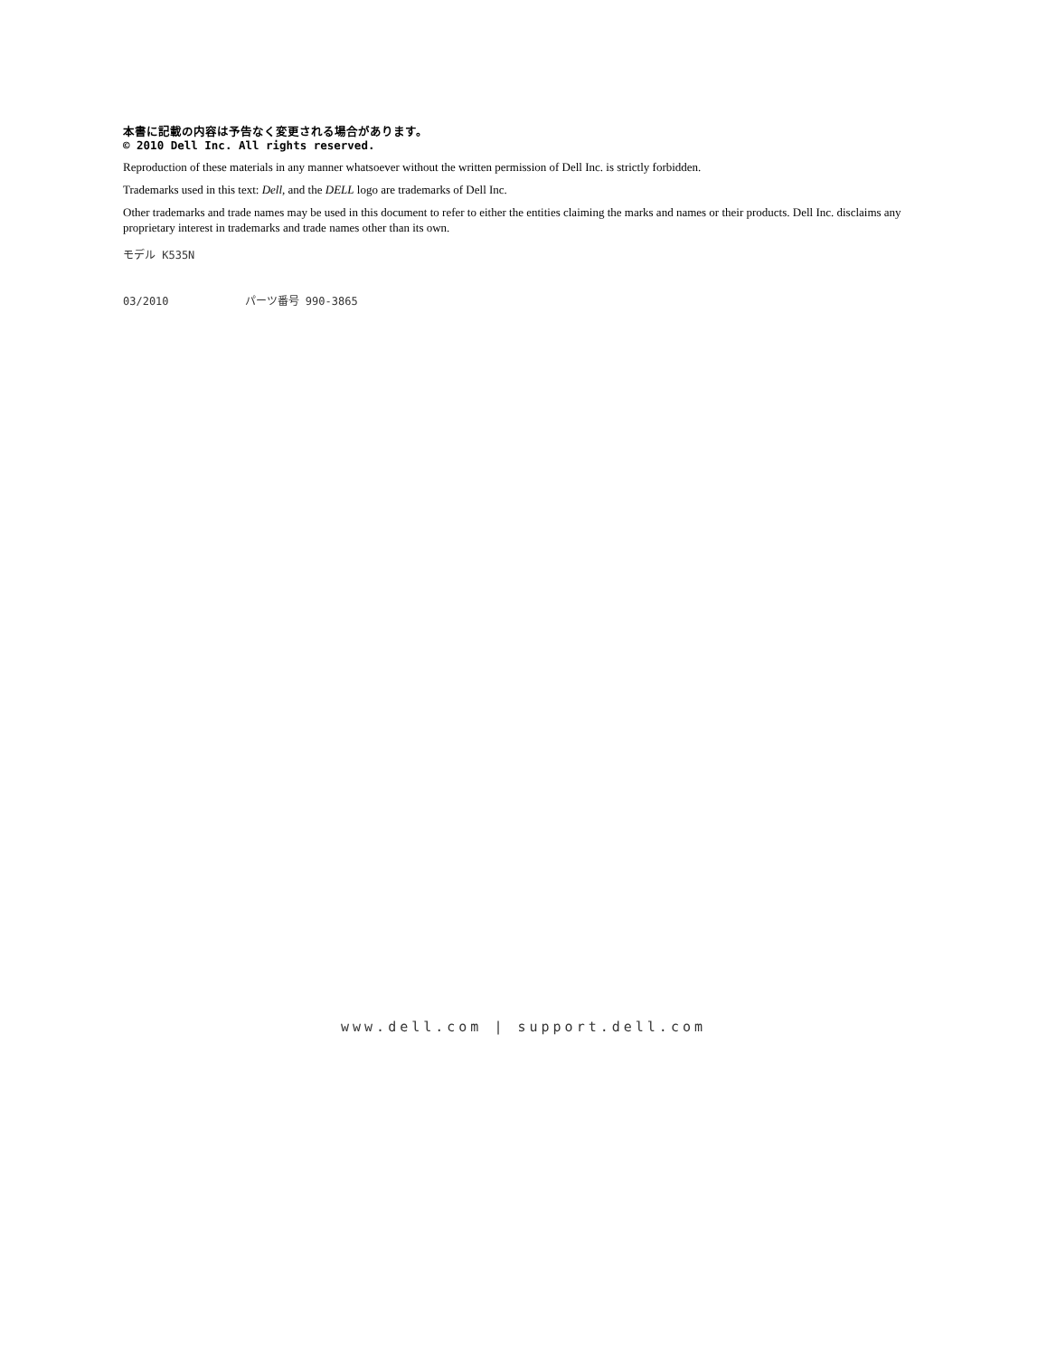本書に記載の内容は予告なく変更される場合があります。
© 2010 Dell Inc. All rights reserved.
Reproduction of these materials in any manner whatsoever without the written permission of Dell Inc. is strictly forbidden.
Trademarks used in this text: Dell, and the DELL logo are trademarks of Dell Inc.
Other trademarks and trade names may be used in this document to refer to either the entities claiming the marks and names or their products. Dell Inc. disclaims any proprietary interest in trademarks and trade names other than its own.
モデル K535N
03/2010 パーツ番号 990-3865
www.dell.com | support.dell.com